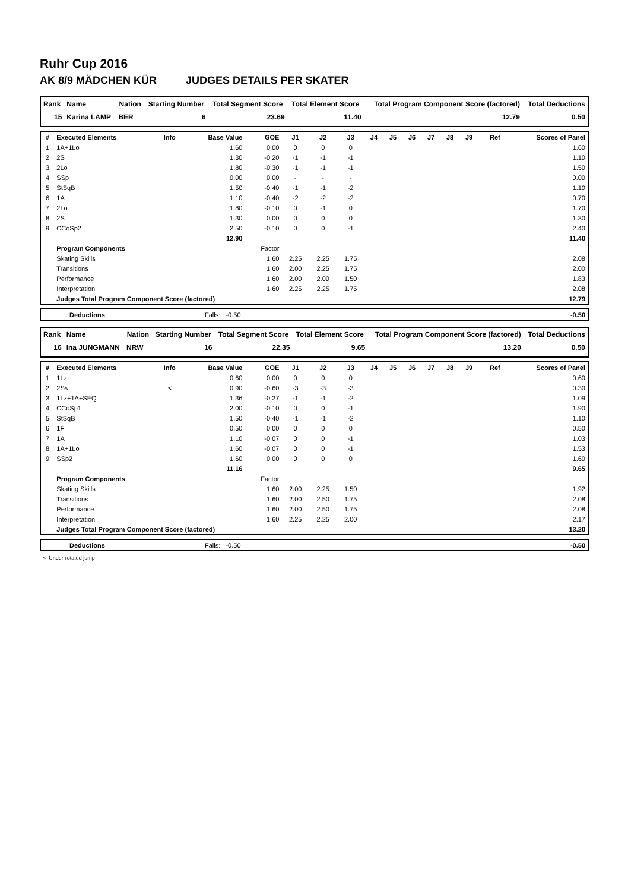Ruhr Cup 2016
AK 8/9 MÄDCHEN KÜR JUDGES DETAILS PER SKATER
| Rank | Name | Nation | Starting Number | Total Segment Score | Total Element Score | Total Program Component Score (factored) | Total Deductions |
| --- | --- | --- | --- | --- | --- | --- | --- |
| 15 | Karina LAMP | BER | 6 | 23.69 | 11.40 | 12.79 | 0.50 |
| # | Executed Elements | Info | Base Value | GOE | J1 | J2 | J3 | J4 | J5 | J6 | J7 | J8 | J9 | Ref | Scores of Panel |
| --- | --- | --- | --- | --- | --- | --- | --- | --- | --- | --- | --- | --- | --- | --- | --- |
| 1 | 1A+1Lo | | 1.60 | 0.00 | 0 | 0 | 0 | | | | | | | | 1.60 |
| 2 | 2S | | 1.30 | -0.20 | -1 | -1 | -1 | | | | | | | | 1.10 |
| 3 | 2Lo | | 1.80 | -0.30 | -1 | -1 | -1 | | | | | | | | 1.50 |
| 4 | SSp | | 0.00 | 0.00 | - | - | - | | | | | | | | 0.00 |
| 5 | StSqB | | 1.50 | -0.40 | -1 | -1 | -2 | | | | | | | | 1.10 |
| 6 | 1A | | 1.10 | -0.40 | -2 | -2 | -2 | | | | | | | | 0.70 |
| 7 | 2Lo | | 1.80 | -0.10 | 0 | -1 | 0 | | | | | | | | 1.70 |
| 8 | 2S | | 1.30 | 0.00 | 0 | 0 | 0 | | | | | | | | 1.30 |
| 9 | CCoSp2 | | 2.50 | -0.10 | 0 | 0 | -1 | | | | | | | | 2.40 |
| | | | 12.90 | | | | | | | | | | | | 11.40 |
| | Program Components | | | Factor | | | | | | | | | | | |
| | Skating Skills | | | 1.60 | 2.25 | 2.25 | 1.75 | | | | | | | | 2.08 |
| | Transitions | | | 1.60 | 2.00 | 2.25 | 1.75 | | | | | | | | 2.00 |
| | Performance | | | 1.60 | 2.00 | 2.00 | 1.50 | | | | | | | | 1.83 |
| | Interpretation | | | 1.60 | 2.25 | 2.25 | 1.75 | | | | | | | | 2.08 |
| | Judges Total Program Component Score (factored) | | | | | | | | | | | | | | 12.79 |
| | Deductions | Falls: -0.50 | -0.50 |
| Rank | Name | Nation | Starting Number | Total Segment Score | Total Element Score | Total Program Component Score (factored) | Total Deductions |
| --- | --- | --- | --- | --- | --- | --- | --- |
| 16 | Ina JUNGMANN | NRW | 16 | 22.35 | 9.65 | 13.20 | 0.50 |
| # | Executed Elements | Info | Base Value | GOE | J1 | J2 | J3 | J4 | J5 | J6 | J7 | J8 | J9 | Ref | Scores of Panel |
| --- | --- | --- | --- | --- | --- | --- | --- | --- | --- | --- | --- | --- | --- | --- | --- |
| 1 | 1Lz | | 0.60 | 0.00 | 0 | 0 | 0 | | | | | | | | 0.60 |
| 2 | 2S< | < | 0.90 | -0.60 | -3 | -3 | -3 | | | | | | | | 0.30 |
| 3 | 1Lz+1A+SEQ | | 1.36 | -0.27 | -1 | -1 | -2 | | | | | | | | 1.09 |
| 4 | CCoSp1 | | 2.00 | -0.10 | 0 | 0 | -1 | | | | | | | | 1.90 |
| 5 | StSqB | | 1.50 | -0.40 | -1 | -1 | -2 | | | | | | | | 1.10 |
| 6 | 1F | | 0.50 | 0.00 | 0 | 0 | 0 | | | | | | | | 0.50 |
| 7 | 1A | | 1.10 | -0.07 | 0 | 0 | -1 | | | | | | | | 1.03 |
| 8 | 1A+1Lo | | 1.60 | -0.07 | 0 | 0 | -1 | | | | | | | | 1.53 |
| 9 | SSp2 | | 1.60 | 0.00 | 0 | 0 | 0 | | | | | | | | 1.60 |
| | | | 11.16 | | | | | | | | | | | | 9.65 |
| | Program Components | | | Factor | | | | | | | | | | | |
| | Skating Skills | | | 1.60 | 2.00 | 2.25 | 1.50 | | | | | | | | 1.92 |
| | Transitions | | | 1.60 | 2.00 | 2.50 | 1.75 | | | | | | | | 2.08 |
| | Performance | | | 1.60 | 2.00 | 2.50 | 1.75 | | | | | | | | 2.08 |
| | Interpretation | | | 1.60 | 2.25 | 2.25 | 2.00 | | | | | | | | 2.17 |
| | Judges Total Program Component Score (factored) | | | | | | | | | | | | | | 13.20 |
| | Deductions | Falls: -0.50 | -0.50 |
< Under-rotated jump